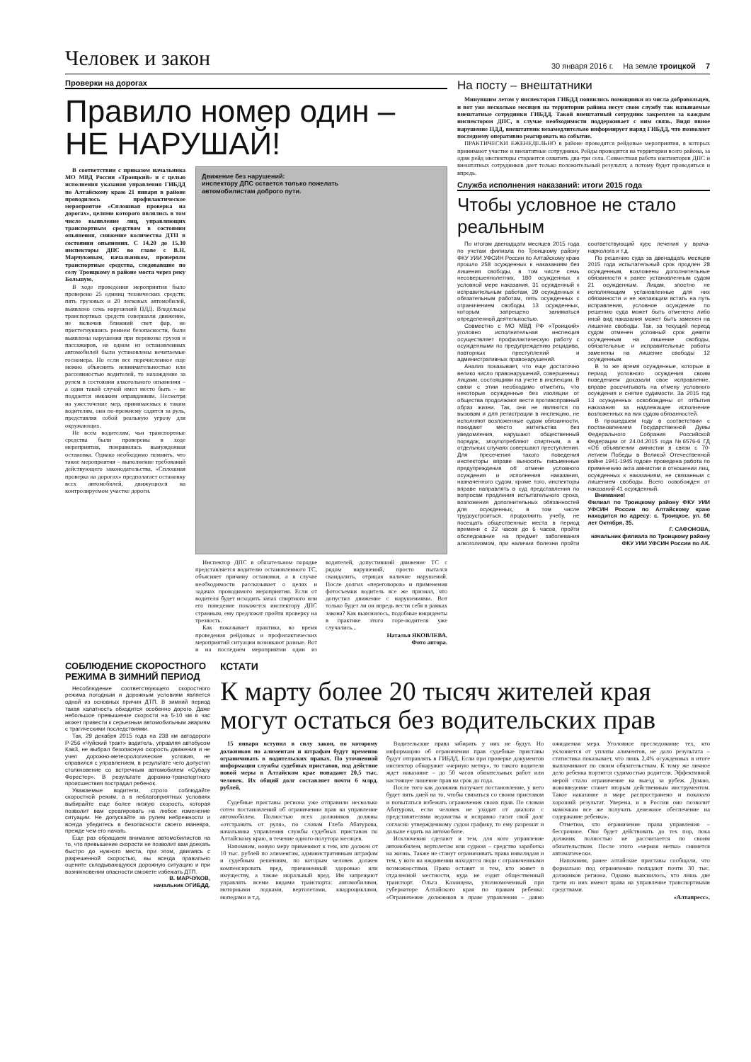Человек и закон
30 января 2016 г. На земле троицкой 7
Проверки на дорогах
Правило номер один –
НЕ НАРУШАЙ!
В соответствии с приказом начальника МО МВД России «Троицкий» и с целью исполнения указания управления ГИБДД по Алтайскому краю 21 января в районе проводилось профилактическое мероприятие «Сплошная проверка на дорогах», целями которого являлись в том числе выявление лиц, управляющих транспортным средством в состоянии опьянения, снижение количества ДТП в состоянии опьянения. С 14.20 до 15.30 инспекторы ДПС во главе с В.Н. Марчуковым, начальником, проверяли транспортные средства, следовавшие по селу Троицкому в районе моста через реку Большую.
В ходе проведения мероприятия было проверено 25 единиц технических средств: пять грузовых и 20 легковых автомобилей, выявлено семь нарушений ПДД. Владельцы транспортных средств совершали движение, не включив ближний свет фар, не пристегнувшись ремнем безопасности, были выявлены нарушения при перевозке грузов и пассажиров, на одном из остановленных автомобилей были установлены нечитаемые госномера. Но если все перечисленное еще можно объяснить невнимательностью или рассеянностью водителей, то нахождение за рулем в состоянии алкогольного опьянения – а один такой случай имел место быть – не поддается никаким оправданиям. Несмотря на ужесточение мер, принимаемых к таким водителям, они по-прежнему садятся за руль, представляя собой реальную угрозу для окружающих.
Не всем водителям, чьи транспортные средства были проверены в ходе мероприятия, понравилась вынужденная остановка. Однако необходимо помнить, что такие мероприятия – выполнение требований действующего законодательства, «Сплошная проверка на дорогах» предполагает остановку всех автомобилей, движущихся на контролируемом участке дороги.
Движение без нарушений:
инспектору ДПС остается только пожелать
автомобилистам доброго пути.
Инспектор ДПС в обязательном порядке представляется водителю остановленного ТС, объясняет причину остановки, а в случае необходимости рассказывает о целях и задачах проводимого мероприятия. Если от водителя будет исходить запах спиртного или его поведение покажется инспектору ДПС странным, ему предложат пройти проверку на трезвость.
Как показывает практика, во время проведения рейдовых и профилактических мероприятий ситуации возникают разные. Вот и на последнем мероприятии один из водителей, допустивший движение ТС с рядом нарушений, просто пытался скандалить, отрицая наличие нарушений. После долгих «переговоров» и применения фотосъемки водитель все же признал, что допустил движение с нарушениями. Вот только будет ли он впредь вести себя в рамках закона? Как выяснилось, подобные инциденты в практике этого горе-водителя уже случались...
Наталья ЯКОВЛЕВА.
Фото автора.
На посту – внештатники
Минувшим летом у инспекторов ГИБДД появились помощники из числа добровольцев, и вот уже несколько месяцев на территории района несут свою службу так называемые внештатные сотрудники ГИБДД. Такой внештатный сотрудник закреплен за каждым инспектором ДПС, в случае необходимости поддерживает с ним связь. Видя явное нарушение ПДД, внештатник незамедлительно информирует наряд ГИБДД, что позволяет последнему оперативно реагировать на событие.
ПРАКТИЧЕСКИ ЕЖЕНЕДЕЛЬНО в районе проводятся рейдовые мероприятия, в которых принимают участие и внештатные сотрудники. Рейды проводятся на территории всего района, за один рейд инспекторы стараются охватить два-три села. Совместная работа инспекторов ДПС и внештатных сотрудников дает только положительный результат, а потому будет проводиться и впредь.
Служба исполнения наказаний: итоги 2015 года
Чтобы условное не стало реальным
По итогам двенадцати месяцев 2015 года по учетам филиала по Троицкому району ФКУ УИИ УФСИН России по Алтайскому краю прошло 258 осужденных к наказаниям без лишения свободы, в том числе семь несовершеннолетних, 180 осужденных к условной мере наказания, 31 осужденный к исправительным работам, 39 осужденных к обязательным работам, пять осужденных с ограничением свободы, 13 осужденных, которым запрещено заниматься определенной деятельностью.
Совместно с МО МВД РФ «Троицкий» уголовно исполнительная инспекция осуществляет профилактическую работу с осужденными по предупреждению рецидива, повторных преступлений и административных правонарушений.
Анализ показывает, что еще достаточно велико число правонарушений, совершенных лицами, состоящими на учете в инспекции. В связи с этим необходимо отметить, что некоторые осужденные без изоляции от общества продолжают вести противоправный образ жизни. Так, они не являются по вызовам и для регистрации в инспекцию, не исполняют возложенные судом обязанности, покидают место жительства без уведомления, нарушают общественный порядок, злоупотребляют спиртным, а в отдельных случаях совершают преступления. Для пресечения такого поведения инспекторы вправе выносить письменные предупреждения об отмене условного осуждения и исполнения наказания, назначенного судом, кроме того, инспекторы вправе направлять в суд представления по вопросам продления испытательного срока, возложения дополнительных обязанностей для осужденных, в том числе трудоустроиться, продолжить учебу, не посещать общественные места в период времени с 22 часов до 6 часов, пройти обследование на предмет заболевания алкоголизмом, при наличии болезни пройти соответствующий курс лечения у врача-нарколога и т.д.
По решению суда за двенадцать месяцев 2015 года испытательный срок продлен 28 осужденным, возложены дополнительные обязанности к ранее установленным судом 21 осужденным. Лицам, злостно не исполняющим установленные для них обязанности и не желающим встать на путь исправления, условное осуждение по решению суда может быть отменено либо иной вид наказания может быть заменен на лишение свободы. Так, за текущий период судом отменен условный срок девяти осужденным на лишение свободы, обязательные и исправительные работы заменены на лишение свободы 12 осужденным.
В то же время осужденные, которые в период условного осуждения своим поведением доказали свое исправление, вправе рассчитывать на отмену условного осуждения и снятие судимости. За 2015 год 13 осужденных освобождены от отбытия наказания за надлежащее исполнение возложенных на них судом обязанностей.
В прошедшем году в соответствии с постановлением Государственной Думы Федерального Собрания Российской Федерации от 24.04.2015 года №6576-6 ГД «Об объявлении амнистии в связи с 70-летием Победы в Великой Отечественной войне 1941-1945 годов» проведена работа по применению акта амнистии в отношении лиц, осужденных к наказаниям, не связанным с лишением свободы. Всего освобожден от наказаний 41 осужденный.
Внимание!
Филиал по Троицкому району ФКУ УИИ УФСИН России по Алтайскому краю находится по адресу: с. Троицкое, ул. 60 лет Октября, 35.
Г. САФОНОВА,
начальник филиала по Троицкому району ФКУ УИИ УФСИН России по АК.
СОБЛЮДЕНИЕ СКОРОСТНОГО РЕЖИМА В ЗИМНИЙ ПЕРИОД
Несоблюдение соответствующего скоростного режима погодным и дорожным условиям является одной из основных причин ДТП. В зимний период такая халатность обходится особенно дорого. Даже небольшое превышение скорости на 5-10 км в час может привести к серьезным автомобильным авариям с трагическими последствиями.
Так, 29 декабря 2015 года на 238 км автодороги Р-256 «Чуйский тракт» водитель, управляя автобусом КавЗ, не выбрал безопасную скорость движения и не учел дорожно-метеорологические условия, не справился с управлением, в результате чего допустил столкновение со встречным автомобилем «Субару Форестер». В результате дорожно-транспортного происшествия пострадал ребенок.
Уважаемые водители, строго соблюдайте скоростной режим, а в неблагоприятных условиях выбирайте еще более низкую скорость, которая позволит вам среагировать на любое изменение ситуации. Не допускайте за рулем небрежности и всегда убедитесь в безопасности своего маневра, прежде чем его начать.
Еще раз обращаем внимание автомобилистов на то, что превышение скорости не позволит вам доехать быстро до нужного места, при этом, двигаясь с разрешенной скоростью, вы всегда правильно оцените складывающуюся дорожную ситуацию и при возникновении опасности сможете избежать ДТП.
В. МАРЧУКОВ,
начальник ОГИБДД.
КСТАТИ
К марту более 20 тысяч жителей края могут остаться без водительских прав
15 января вступил в силу закон, по которому должников по алиментам и штрафам будут временно ограничивать в водительских правах. По уточненной информации службы судебных приставов, под действие новой меры в Алтайском крае попадают 20,5 тыс. человек. Их общий долг составляет почти 6 млрд. рублей.
Судебные приставы региона уже отправили несколько сотен постановлений об ограничении прав на управление автомобилем. Полностью всех должников должны «отстранить от руля», по словам Глеба Абатурова, начальника управления службы судебных приставов по Алтайскому краю, в течение одного-полутора месяцев.
Напомним, новую меру применяют к тем, кто должен от 10 тыс. рублей по алиментам, административным штрафам и судебным решениям, по которым человек должен компенсировать вред, причиненный здоровью или имуществу, а также моральный вред. Им запрещают управлять всеми видами транспорта: автомобилями, моторными лодками, вертолетами, квадроциклами, мопедами и т.д.
Водительские права забирать у них не будут. Но информацию об ограничении прав судебные приставы будут отправлять в ГИБДД. Если при проверке документов инспектор обнаружит «черную метку», то такого водителя ждет наказание – до 50 часов обязательных работ или настоящее лишение прав на срок до года.
После того как должник получает постановление, у него будет пять дней на то, чтобы связаться со своим приставом и попытаться избежать ограничения своих прав. По словам Абатурова, если человек не уходит от диалога с представителями ведомства и исправно гасит свой долг согласно утвержденному судом графику, то ему разрешат и дальше ездить на автомобиле.
Исключения сделают и тем, для кого управление автомобилем, вертолетом или судном – средство заработка на жизнь. Также не станут ограничивать права инвалидам и тем, у кого на иждивении находятся люди с ограниченными возможностями. Права оставят и тем, кто живет в отдаленной местности, куда не ездит общественный транспорт. Ольга Казанцева, уполномоченный при губернаторе Алтайского края по правам ребенка: «Ограничение должников в праве управления – давно ожидаемая мера. Уголовное преследование тех, кто уклоняется от уплаты алиментов, не дало результата – статистика показывает, что лишь 2,4% осужденных в итоге выплачивают по своим обязательствам. К тому же личное дело ребенка портится судимостью родителя. Эффективной мерой стало ограничение на выезд за рубеж. Думаю, нововведение станет вторым действенным инструментом. Такое наказание в мире распространено и показало хороший результат. Уверена, и в России оно позволит мамочкам все же получать денежное обеспечение на содержание ребенка».
Отметим, что ограничение права управления – бессрочное. Оно будет действовать до тех пор, пока должник полностью не рассчитается по своим обязательствам. После этого «черная метка» снимется автоматически.
Напомним, ранее алтайские приставы сообщали, что формально под ограничение попадают почти 30 тыс. должников региона. Однако выяснилось, что лишь две трети из них имеют права на управление транспортными средствами.
«Алтапресс».